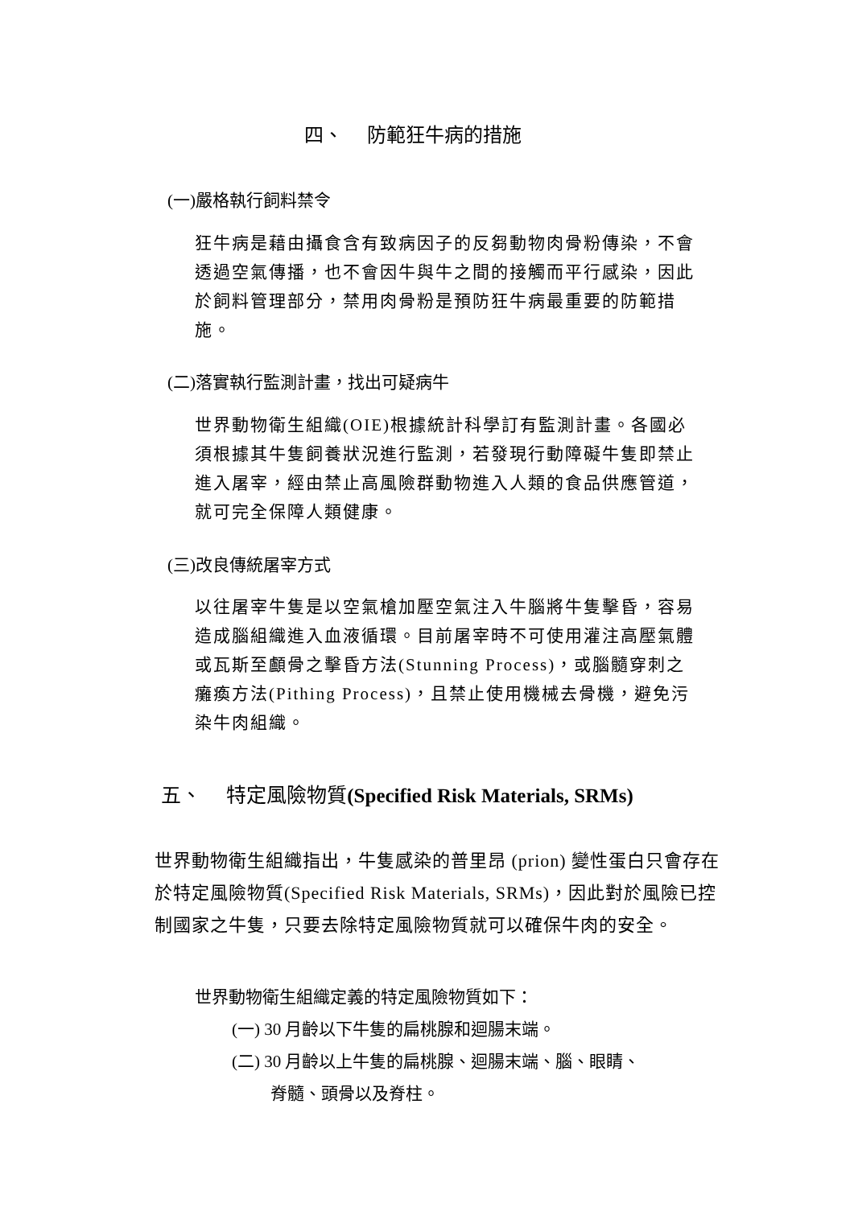四、 防範狂牛病的措施
(一)嚴格執行飼料禁令
狂牛病是藉由攝食含有致病因子的反芻動物肉骨粉傳染，不會透過空氣傳播，也不會因牛與牛之間的接觸而平行感染，因此於飼料管理部分，禁用肉骨粉是預防狂牛病最重要的防範措施。
(二)落實執行監測計畫，找出可疑病牛
世界動物衛生組織(OIE)根據統計科學訂有監測計畫。各國必須根據其牛隻飼養狀況進行監測，若發現行動障礙牛隻即禁止進入屠宰，經由禁止高風險群動物進入人類的食品供應管道，就可完全保障人類健康。
(三)改良傳統屠宰方式
以往屠宰牛隻是以空氣槍加壓空氣注入牛腦將牛隻擊昏，容易造成腦組織進入血液循環。目前屠宰時不可使用灌注高壓氣體或瓦斯至顱骨之擊昏方法(Stunning Process)，或腦髓穿刺之癱瘓方法(Pithing Process)，且禁止使用機械去骨機，避免污染牛肉組織。
五、 特定風險物質(Specified Risk Materials, SRMs)
世界動物衛生組織指出，牛隻感染的普里昂 (prion) 變性蛋白只會存在於特定風險物質(Specified Risk Materials, SRMs)，因此對於風險已控制國家之牛隻，只要去除特定風險物質就可以確保牛肉的安全。
世界動物衛生組織定義的特定風險物質如下：
(一) 30 月齡以下牛隻的扁桃腺和迴腸末端。
(二) 30 月齡以上牛隻的扁桃腺、迴腸末端、腦、眼睛、
脊髓、頭骨以及脊柱。